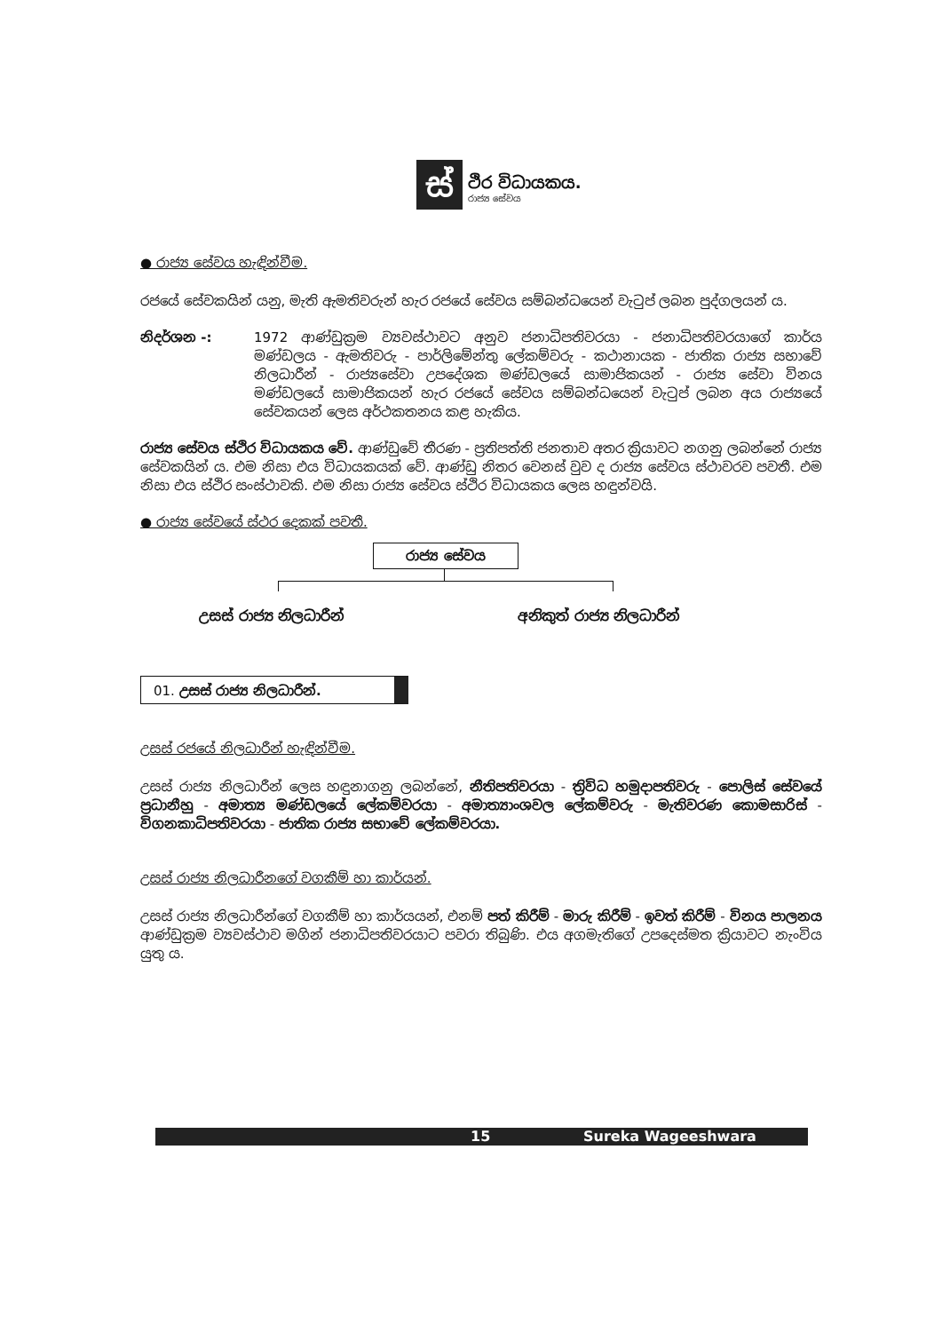ස්
ථිර විධායකය.
රාජ්‍ය සේවය
● රාජ්‍ය සේවය හැඳින්වීම.
රජයේ සේවකයින් යනු, මැති ඇමතිවරුන් හැර රජයේ සේවය සම්බන්ධයෙන් වැටුප් ලබන පුද්ගලයන් ය.
නිදර්ශන -: 1972 ආණ්ඩුක්‍රම ව්‍යවස්ථාවට අනුව ජනාධිපතිවරයා - ජනාධිපතිවරයාගේ කාර්ය මණ්ඩලය - ඇමතිවරු - පාර්ලිමේන්තු ලේකම්වරු - කථානායක - ජාතික රාජ්‍ය සභාවේ නිලධාරීන් - රාජ්‍යසේවා උපදේශක මණ්ඩලයේ සාමාජිකයන් - රාජ්‍ය සේවා විනය මණ්ඩලයේ සාමාජිකයන් හැර රජයේ සේවය සම්බන්ධයෙන් වැටුප් ලබන අය රාජ්‍යයේ සේවකයන් ලෙස අර්ථකතනය කළ හැකිය.
රාජ්‍ය සේවය ස්ථිර විධායකය වේ. ආණ්ඩුවේ තීරණ - ප්‍රතිපත්ති ජනතාව අතර ක්‍රියාවට නගනු ලබන්නේ රාජ්‍ය සේවකයින් ය. එම නිසා එය විධායකයක් වේ. ආණ්ඩු නිතර වෙනස් වුව ද රාජ්‍ය සේවය ස්ථාවරව පවතී. එම නිසා එය ස්ථිර සංස්ථාවකි. එම නිසා රාජ්‍ය සේවය ස්ථිර විධායකය ලෙස හඳුන්වයි.
● රාජ්‍ය සේවයේ ස්ථර දෙකක් පවතී.
රාජ්‍ය සේවය
උසස් රාජ්‍ය නිලධාරීන් අනිකුත් රාජ්‍ය නිලධාරීන්
01. උසස් රාජ්‍ය නිලධාරීන්.
උසස් රජයේ නිලධාරීන් හැඳින්වීම.
උසස් රාජ්‍ය නිලධාරීන් ලෙස හඳුනාගනු ලබන්නේ, නීතිපතිවරයා - ත්‍රිවිධ හමුදාපතිවරු - පොලිස් සේවයේ ප්‍රධානීහු - අමාත්‍ය මණ්ඩලයේ ලේකම්වරයා - අමාත්‍යාංශවල ලේකම්වරු - මැතිවරණ කොමසාරිස් - විගනකාධිපතිවරයා - ජාතික රාජ්‍ය සභාවේ ලේකම්වරයා.
උසස් රාජ්‍ය නිලධාරීනගේ වගකීම් හා කාර්යන්.
උසස් රාජ්‍ය නිලධාරීන්ගේ වගකීම් හා කාර්යයන්, එනම් පත් කිරීම් - මාරු කිරීම් - ඉවත් කිරීම් - විනය පාලනය ආණ්ඩුක්‍රම ව්‍යවස්ථාව මගින් ජනාධිපතිවරයාට පවරා තිබුණි. එය අගමැතිගේ උපදෙස්මත ක්‍රියාවට නැංවිය යුතු ය.
15 Sureka Wageeshwara